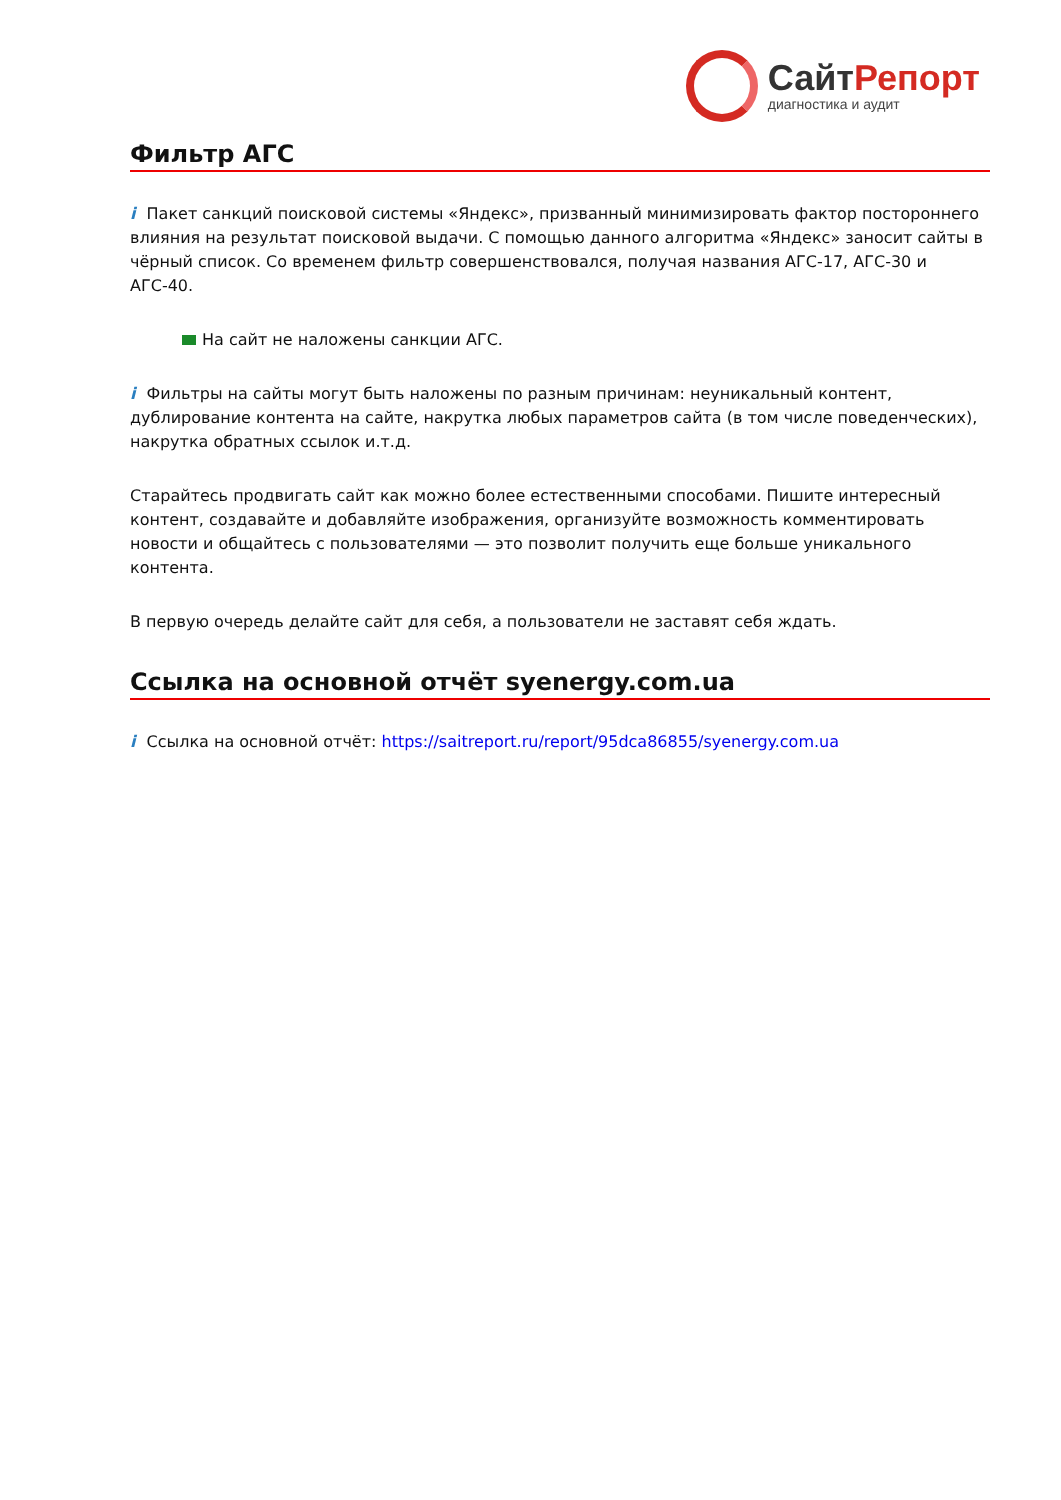СайтРепорт
диагностика и аудит
Фильтр АГС
i Пакет санкций поисковой системы «Яндекс», призванный минимизировать фактор постороннего влияния на результат поисковой выдачи. С помощью данного алгоритма «Яндекс» заносит сайты в чёрный список. Со временем фильтр совершенствовался, получая названия АГС-17, АГС-30 и АГС-40.
На сайт не наложены санкции АГС.
i Фильтры на сайты могут быть наложены по разным причинам: неуникальный контент, дублирование контента на сайте, накрутка любых параметров сайта (в том числе поведенческих), накрутка обратных ссылок и.т.д.
Старайтесь продвигать сайт как можно более естественными способами. Пишите интересный контент, создавайте и добавляйте изображения, организуйте возможность комментировать новости и общайтесь с пользователями — это позволит получить еще больше уникального контента.
В первую очередь делайте сайт для себя, а пользователи не заставят себя ждать.
Ссылка на основной отчёт syenergy.com.ua
i Ссылка на основной отчёт: https://saitreport.ru/report/95dca86855/syenergy.com.ua